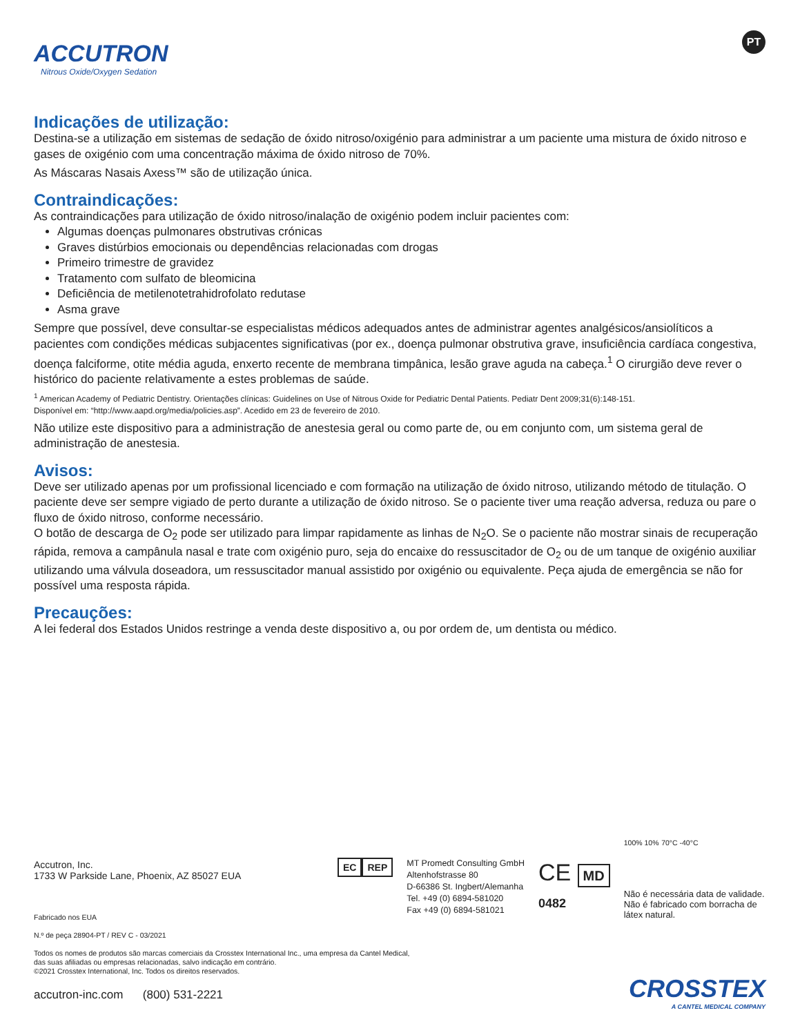ACCUTRON
Nitrous Oxide/Oxygen Sedation
PT
Indicações de utilização:
Destina-se a utilização em sistemas de sedação de óxido nitroso/oxigénio para administrar a um paciente uma mistura de óxido nitroso e gases de oxigénio com uma concentração máxima de óxido nitroso de 70%.
As Máscaras Nasais Axess™ são de utilização única.
Contraindicações:
As contraindicações para utilização de óxido nitroso/inalação de oxigénio podem incluir pacientes com:
Algumas doenças pulmonares obstrutivas crónicas
Graves distúrbios emocionais ou dependências relacionadas com drogas
Primeiro trimestre de gravidez
Tratamento com sulfato de bleomicina
Deficiência de metilenotetrahidrofolato redutase
Asma grave
Sempre que possível, deve consultar-se especialistas médicos adequados antes de administrar agentes analgésicos/ansiolíticos a pacientes com condições médicas subjacentes significativas (por ex., doença pulmonar obstrutiva grave, insuficiência cardíaca congestiva, doença falciforme, otite média aguda, enxerto recente de membrana timpânica, lesão grave aguda na cabeça.<sup>1</sup> O cirurgião deve rever o histórico do paciente relativamente a estes problemas de saúde.
<sup>1</sup> American Academy of Pediatric Dentistry. Orientações clínicas: Guidelines on Use of Nitrous Oxide for Pediatric Dental Patients. Pediatr Dent 2009;31(6):148-151.
Disponível em: “http://www.aapd.org/media/policies.asp”. Acedido em 23 de fevereiro de 2010.
Não utilize este dispositivo para a administração de anestesia geral ou como parte de, ou em conjunto com, um sistema geral de administração de anestesia.
Avisos:
Deve ser utilizado apenas por um profissional licenciado e com formação na utilização de óxido nitroso, utilizando método de titulação. O paciente deve ser sempre vigiado de perto durante a utilização de óxido nitroso. Se o paciente tiver uma reação adversa, reduza ou pare o fluxo de óxido nitroso, conforme necessário.
O botão de descarga de O<sub>2</sub> pode ser utilizado para limpar rapidamente as linhas de N<sub>2</sub>O. Se o paciente não mostrar sinais de recuperação rápida, remova a campânula nasal e trate com oxigénio puro, seja do encaixe do ressuscitador de O<sub>2</sub> ou de um tanque de oxigénio auxiliar utilizando uma válvula doseadora, um ressuscitador manual assistido por oxigénio ou equivalente. Peça ajuda de emergência se não for possível uma resposta rápida.
Precauções:
A lei federal dos Estados Unidos restringe a venda deste dispositivo a, ou por ordem de, um dentista ou médico.
Accutron, Inc.
1733 W Parkside Lane, Phoenix, AZ 85027 EUA
EC REP
MT Promedt Consulting GmbH
Altenhofstrasse 80
D-66386 St. Ingbert/Alemanha
Tel. +49 (0) 6894-581020
Fax +49 (0) 6894-581021
CE MD
0482
100% 10% 70°C -40°C
Não é necessária data de validade.
Não é fabricado com borracha de
látex natural.
Fabricado nos EUA
N.º de peça 28904-PT / REV C - 03/2021
Todos os nomes de produtos são marcas comerciais da Crosstex International Inc., uma empresa da Cantel Medical,
das suas afiliadas ou empresas relacionadas, salvo indicação em contrário.
©2021 Crosstex International, Inc. Todos os direitos reservados.
accutron-inc.com (800) 531-2221
CROSSTEX
A CANTEL MEDICAL COMPANY